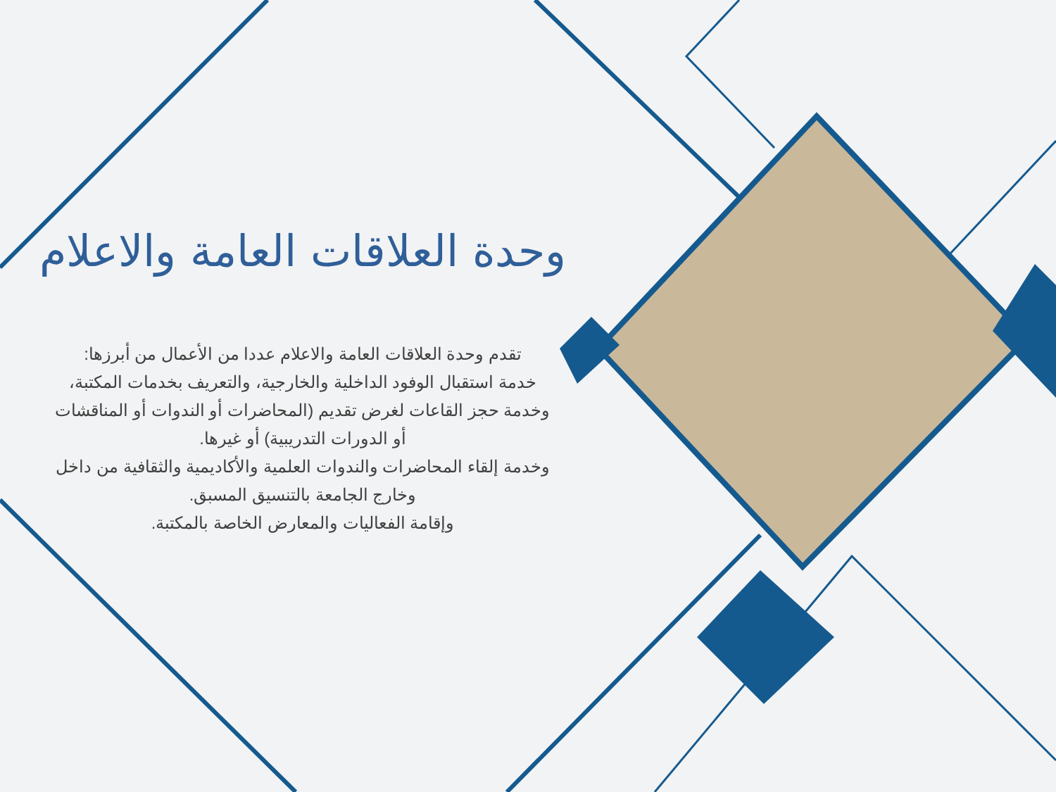وحدة العلاقات العامة والاعلام
تقدم وحدة العلاقات العامة والاعلام عددا من الأعمال من أبرزها:
خدمة استقبال الوفود الداخلية والخارجية، والتعريف بخدمات المكتبة،
وخدمة حجز القاعات لغرض تقديم (المحاضرات أو الندوات أو المناقشات
أو الدورات التدريبية) أو غيرها.
وخدمة إلقاء المحاضرات والندوات العلمية والأكاديمية والثقافية من داخل
وخارج الجامعة بالتنسيق المسبق.
وإقامة الفعاليات والمعارض الخاصة بالمكتبة.